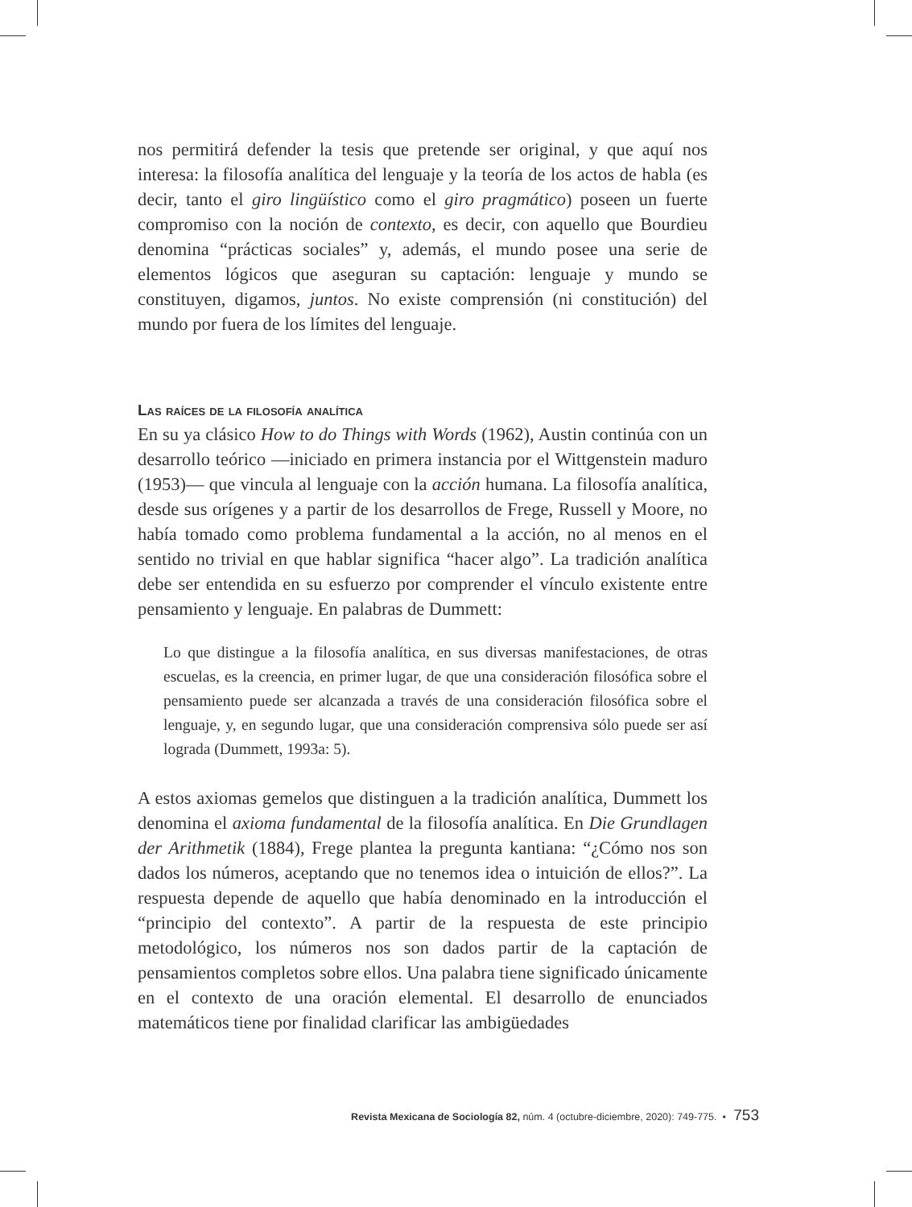nos permitirá defender la tesis que pretende ser original, y que aquí nos interesa: la filosofía analítica del lenguaje y la teoría de los actos de habla (es decir, tanto el giro lingüístico como el giro pragmático) poseen un fuerte compromiso con la noción de contexto, es decir, con aquello que Bourdieu denomina “prácticas sociales” y, además, el mundo posee una serie de elementos lógicos que aseguran su captación: lenguaje y mundo se constituyen, digamos, juntos. No existe comprensión (ni constitución) del mundo por fuera de los límites del lenguaje.
Las raíces de la filosofía analítica
En su ya clásico How to do Things with Words (1962), Austin continúa con un desarrollo teórico —iniciado en primera instancia por el Wittgenstein maduro (1953)— que vincula al lenguaje con la acción humana. La filosofía analítica, desde sus orígenes y a partir de los desarrollos de Frege, Russell y Moore, no había tomado como problema fundamental a la acción, no al menos en el sentido no trivial en que hablar significa “hacer algo”. La tradición analítica debe ser entendida en su esfuerzo por comprender el vínculo existente entre pensamiento y lenguaje. En palabras de Dummett:
Lo que distingue a la filosofía analítica, en sus diversas manifestaciones, de otras escuelas, es la creencia, en primer lugar, de que una consideración filosófica sobre el pensamiento puede ser alcanzada a través de una consideración filosófica sobre el lenguaje, y, en segundo lugar, que una consideración comprensiva sólo puede ser así lograda (Dummett, 1993a: 5).
A estos axiomas gemelos que distinguen a la tradición analítica, Dummett los denomina el axioma fundamental de la filosofía analítica. En Die Grundlagen der Arithmetik (1884), Frege plantea la pregunta kantiana: “¿Cómo nos son dados los números, aceptando que no tenemos idea o intuición de ellos?”. La respuesta depende de aquello que había denominado en la introducción el “principio del contexto”. A partir de la respuesta de este principio metodológico, los números nos son dados partir de la captación de pensamientos completos sobre ellos. Una palabra tiene significado únicamente en el contexto de una oración elemental. El desarrollo de enunciados matemáticos tiene por finalidad clarificar las ambigüedades
Revista Mexicana de Sociología 82, núm. 4 (octubre-diciembre, 2020): 749-775. • 753